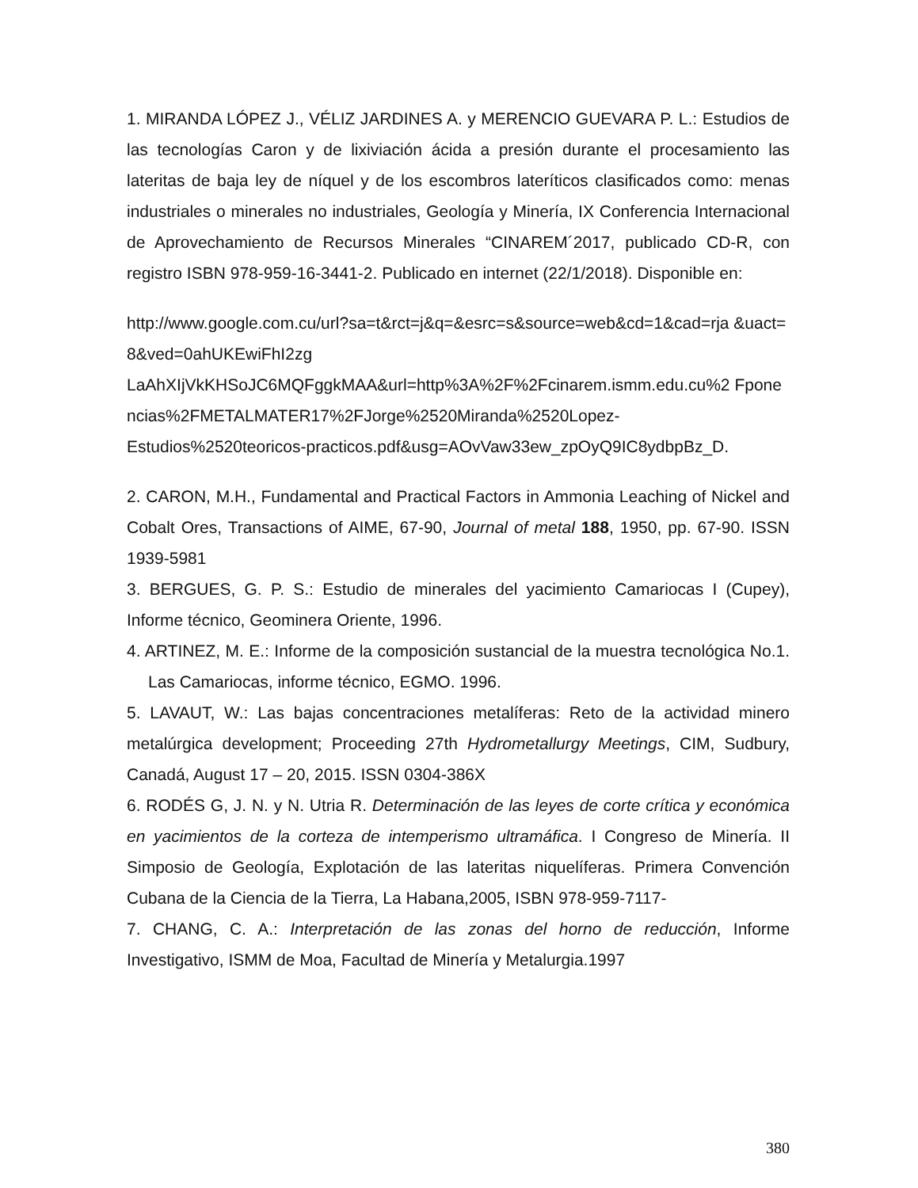1. MIRANDA LÓPEZ J., VÉLIZ JARDINES A. y MERENCIO GUEVARA P. L.: Estudios de las tecnologías Caron y de lixiviación ácida a presión durante el procesamiento las lateritas de baja ley de níquel y de los escombros lateríticos clasificados como: menas industriales o minerales no industriales, Geología y Minería, IX Conferencia Internacional de Aprovechamiento de Recursos Minerales “CINAREM´2017, publicado CD-R, con registro ISBN 978-959-16-3441-2. Publicado en internet (22/1/2018). Disponible en:
http://www.google.com.cu/url?sa=t&rct=j&q=&esrc=s&source=web&cd=1&cad=rja &uact=8&ved=0ahUKEwiFhI2zg
LaAhXIjVkKHSoJC6MQFggkMAA&url=http%3A%2F%2Fcinarem.ismm.edu.cu%2 Fponencias%2FMETALMATER17%2FJorge%2520Miranda%2520Lopez-
Estudios%2520teoricos-practicos.pdf&usg=AOvVaw33ew_zpOyQ9IC8ydbpBz_D.
2. CARON, M.H., Fundamental and Practical Factors in Ammonia Leaching of Nickel and Cobalt Ores, Transactions of AIME, 67-90, Journal of metal 188, 1950, pp. 67-90. ISSN 1939-5981
3. BERGUES, G. P. S.: Estudio de minerales del yacimiento Camariocas I (Cupey), Informe técnico, Geominera Oriente, 1996.
4. ARTINEZ, M. E.: Informe de la composición sustancial de la muestra tecnológica No.1. Las Camariocas, informe técnico, EGMO. 1996.
5. LAVAUT, W.: Las bajas concentraciones metalíferas: Reto de la actividad minero metalúrgica development; Proceeding 27th Hydrometallurgy Meetings, CIM, Sudbury, Canadá, August 17 – 20, 2015. ISSN 0304-386X
6. RODÉS G, J. N. y N. Utria R. Determinación de las leyes de corte crítica y económica en yacimientos de la corteza de intemperismo ultramáfica. I Congreso de Minería. II Simposio de Geología, Explotación de las lateritas niquelíferas. Primera Convención Cubana de la Ciencia de la Tierra, La Habana,2005, ISBN 978-959-7117-
7. CHANG, C. A.: Interpretación de las zonas del horno de reducción, Informe Investigativo, ISMM de Moa, Facultad de Minería y Metalurgia.1997
380